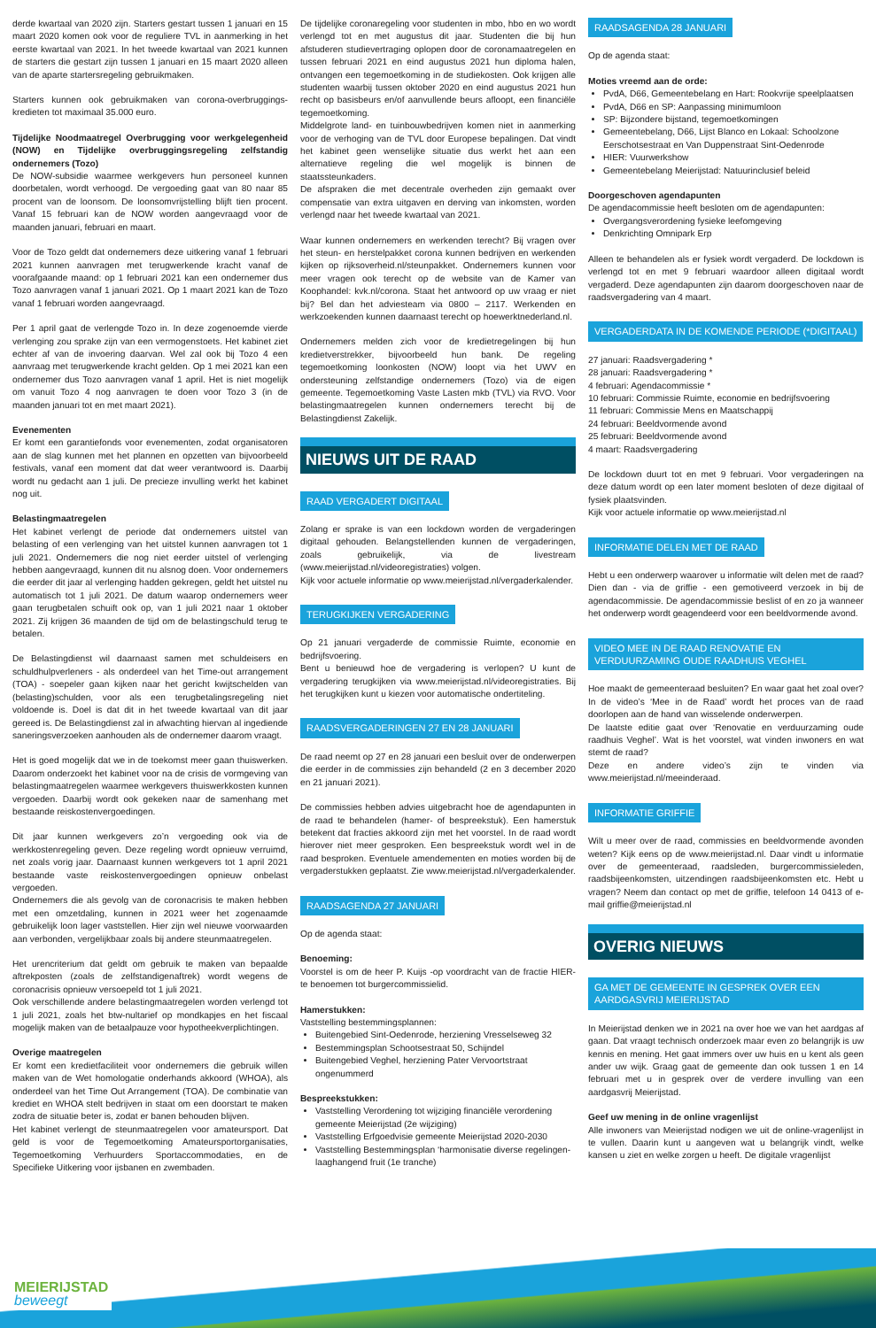derde kwartaal van 2020 zijn. Starters gestart tussen 1 januari en 15 maart 2020 komen ook voor de reguliere TVL in aanmerking in het eerste kwartaal van 2021. In het tweede kwartaal van 2021 kunnen de starters die gestart zijn tussen 1 januari en 15 maart 2020 alleen van de aparte startersregeling gebruikmaken.
Starters kunnen ook gebruikmaken van corona-overbruggings-kredieten tot maximaal 35.000 euro.
Tijdelijke Noodmaatregel Overbrugging voor werkgelegenheid (NOW) en Tijdelijke overbruggingsregeling zelfstandig ondernemers (Tozo)
De NOW-subsidie waarmee werkgevers hun personeel kunnen doorbetalen, wordt verhoogd. De vergoeding gaat van 80 naar 85 procent van de loonsom. De loonsomvrijstelling blijft tien procent. Vanaf 15 februari kan de NOW worden aangevraagd voor de maanden januari, februari en maart.
Voor de Tozo geldt dat ondernemers deze uitkering vanaf 1 februari 2021 kunnen aanvragen met terugwerkende kracht vanaf de voorafgaande maand: op 1 februari 2021 kan een ondernemer dus Tozo aanvragen vanaf 1 januari 2021. Op 1 maart 2021 kan de Tozo vanaf 1 februari worden aangevraagd.
Per 1 april gaat de verlengde Tozo in. In deze zogenoemde vierde verlenging zou sprake zijn van een vermogenstoets. Het kabinet ziet echter af van de invoering daarvan. Wel zal ook bij Tozo 4 een aanvraag met terugwerkende kracht gelden. Op 1 mei 2021 kan een ondernemer dus Tozo aanvragen vanaf 1 april. Het is niet mogelijk om vanuit Tozo 4 nog aanvragen te doen voor Tozo 3 (in de maanden januari tot en met maart 2021).
Evenementen
Er komt een garantiefonds voor evenementen, zodat organisatoren aan de slag kunnen met het plannen en opzetten van bijvoorbeeld festivals, vanaf een moment dat dat weer verantwoord is. Daarbij wordt nu gedacht aan 1 juli. De precieze invulling werkt het kabinet nog uit.
Belastingmaatregelen
Het kabinet verlengt de periode dat ondernemers uitstel van belasting of een verlenging van het uitstel kunnen aanvragen tot 1 juli 2021. Ondernemers die nog niet eerder uitstel of verlenging hebben aangevraagd, kunnen dit nu alsnog doen. Voor ondernemers die eerder dit jaar al verlenging hadden gekregen, geldt het uitstel nu automatisch tot 1 juli 2021. De datum waarop ondernemers weer gaan terugbetalen schuift ook op, van 1 juli 2021 naar 1 oktober 2021. Zij krijgen 36 maanden de tijd om de belastingschuld terug te betalen.
De Belastingdienst wil daarnaast samen met schuldeisers en schuldhulpverleners - als onderdeel van het Time-out arrangement (TOA) - soepeler gaan kijken naar het gericht kwijtschelden van (belasting)schulden, voor als een terugbetalingsregeling niet voldoende is. Doel is dat dit in het tweede kwartaal van dit jaar gereed is. De Belastingdienst zal in afwachting hiervan al ingediende saneringsverzoeken aanhouden als de ondernemer daarom vraagt.
Het is goed mogelijk dat we in de toekomst meer gaan thuiswerken. Daarom onderzoekt het kabinet voor na de crisis de vormgeving van belastingmaatregelen waarmee werkgevers thuiswerkkosten kunnen vergoeden. Daarbij wordt ook gekeken naar de samenhang met bestaande reiskostenvergoedingen.
Dit jaar kunnen werkgevers zo’n vergoeding ook via de werkkostenregeling geven. Deze regeling wordt opnieuw verruimd, net zoals vorig jaar. Daarnaast kunnen werkgevers tot 1 april 2021 bestaande vaste reiskostenvergoedingen opnieuw onbelast vergoeden.
Ondernemers die als gevolg van de coronacrisis te maken hebben met een omzetdaling, kunnen in 2021 weer het zogenaamde gebruikelijk loon lager vaststellen. Hier zijn wel nieuwe voorwaarden aan verbonden, vergelijkbaar zoals bij andere steunmaatregelen.
Het urencriterium dat geldt om gebruik te maken van bepaalde aftrekposten (zoals de zelfstandigenaftrek) wordt wegens de coronacrisis opnieuw versoepeld tot 1 juli 2021.
Ook verschillende andere belastingmaatregelen worden verlengd tot 1 juli 2021, zoals het btw-nultarief op mondkapjes en het fiscaal mogelijk maken van de betaalpauze voor hypotheekverplichtingen.
Overige maatregelen
Er komt een kredietfaciliteit voor ondernemers die gebruik willen maken van de Wet homologatie onderhands akkoord (WHOA), als onderdeel van het Time Out Arrangement (TOA). De combinatie van krediet en WHOA stelt bedrijven in staat om een doorstart te maken zodra de situatie beter is, zodat er banen behouden blijven.
Het kabinet verlengt de steunmaatregelen voor amateursport. Dat geld is voor de Tegemoetkoming Amateursportorganisaties, Tegemoetkoming Verhuurders Sportaccommodaties, en de Specifieke Uitkering voor ijsbanen en zwembaden.
De tijdelijke coronaregeling voor studenten in mbo, hbo en wo wordt verlengd tot en met augustus dit jaar. Studenten die bij hun afstuderen studievertraging oplopen door de coronamaatregelen en tussen februari 2021 en eind augustus 2021 hun diploma halen, ontvangen een tegemoetkoming in de studiekosten. Ook krijgen alle studenten waarbij tussen oktober 2020 en eind augustus 2021 hun recht op basisbeurs en/of aanvullende beurs afloopt, een financiële tegemoetkoming.
Middelgrote land- en tuinbouwbedrijven komen niet in aanmerking voor de verhoging van de TVL door Europese bepalingen. Dat vindt het kabinet geen wenselijke situatie dus werkt het aan een alternatieve regeling die wel mogelijk is binnen de staatssteunkaders.
De afspraken die met decentrale overheden zijn gemaakt over compensatie van extra uitgaven en derving van inkomsten, worden verlengd naar het tweede kwartaal van 2021.
Waar kunnen ondernemers en werkenden terecht? Bij vragen over het steun- en herstelpakket corona kunnen bedrijven en werkenden kijken op rijksoverheid.nl/steunpakket. Ondernemers kunnen voor meer vragen ook terecht op de website van de Kamer van Koophandel: kvk.nl/corona. Staat het antwoord op uw vraag er niet bij? Bel dan het adviesteam via 0800 – 2117. Werkenden en werkzoekenden kunnen daarnaast terecht op hoewerktnederland.nl.
Ondernemers melden zich voor de kredietregelingen bij hun kredietverstrekker, bijvoorbeeld hun bank. De regeling tegemoetkoming loonkosten (NOW) loopt via het UWV en ondersteuning zelfstandige ondernemers (Tozo) via de eigen gemeente. Tegemoetkoming Vaste Lasten mkb (TVL) via RVO. Voor belastingmaatregelen kunnen ondernemers terecht bij de Belastingdienst Zakelijk.
NIEUWS UIT DE RAAD
RAAD VERGADERT DIGITAAL
Zolang er sprake is van een lockdown worden de vergaderingen digitaal gehouden. Belangstellenden kunnen de vergaderingen, zoals gebruikelijk, via de livestream (www.meierijstad.nl/videoregistraties) volgen.
Kijk voor actuele informatie op www.meierijstad.nl/vergaderkalender.
TERUGKIJKEN VERGADERING
Op 21 januari vergaderde de commissie Ruimte, economie en bedrijfsvoering.
Bent u benieuwd hoe de vergadering is verlopen? U kunt de vergadering terugkijken via www.meierijstad.nl/videoregistraties. Bij het terugkijken kunt u kiezen voor automatische ondertiteling.
RAADSVERGADERINGEN 27 EN 28 JANUARI
De raad neemt op 27 en 28 januari een besluit over de onderwerpen die eerder in de commissies zijn behandeld (2 en 3 december 2020 en 21 januari 2021).
De commissies hebben advies uitgebracht hoe de agendapunten in de raad te behandelen (hamer- of bespreekstuk). Een hamerstuk betekent dat fracties akkoord zijn met het voorstel. In de raad wordt hierover niet meer gesproken. Een bespreekstuk wordt wel in de raad besproken. Eventuele amendementen en moties worden bij de vergaderstukken geplaatst. Zie www.meierijstad.nl/vergaderkalender.
RAADSAGENDA 27 JANUARI
Op de agenda staat:
Benoeming:
Voorstel is om de heer P. Kuijs -op voordracht van de fractie HIER- te benoemen tot burgercommissielid.
Hamerstukken:
Vaststelling bestemmingsplannen:
Buitengebied Sint-Oedenrode, herziening Vresselseweg 32
Bestemmingsplan Schootsestraat 50, Schijndel
Buitengebied Veghel, herziening Pater Vervoortstraat ongenummerd
Bespreekstukken:
Vaststelling Verordening tot wijziging financiële verordening gemeente Meierijstad (2e wijziging)
Vaststelling Erfgoedvisie gemeente Meierijstad 2020-2030
Vaststelling Bestemmingsplan ‘harmonisatie diverse regelingen- laaghangend fruit (1e tranche)
RAADSAGENDA 28 JANUARI
Op de agenda staat:
Moties vreemd aan de orde:
PvdA, D66, Gemeentebelang en Hart: Rookvrije speelplaatsen
PvdA, D66 en SP: Aanpassing minimumloon
SP: Bijzondere bijstand, tegemoetkomingen
Gemeentebelang, D66, Lijst Blanco en Lokaal: Schoolzone Eerschotsestraat en Van Duppenstraat Sint-Oedenrode
HIER: Vuurwerkshow
Gemeentebelang Meierijstad: Natuurinclusief beleid
Doorgeschoven agendapunten
De agendacommissie heeft besloten om de agendapunten:
Overgangsverordening fysieke leefomgeving
Denkrichting Omnipark Erp
Alleen te behandelen als er fysiek wordt vergaderd. De lockdown is verlengd tot en met 9 februari waardoor alleen digitaal wordt vergaderd. Deze agendapunten zijn daarom doorgeschoven naar de raadsvergadering van 4 maart.
VERGADERDATA IN DE KOMENDE PERIODE (*DIGITAAL)
27 januari: Raadsvergadering *
28 januari: Raadsvergadering *
4 februari: Agendacommissie *
10 februari: Commissie Ruimte, economie en bedrijfsvoering
11 februari: Commissie Mens en Maatschappij
24 februari: Beeldvormende avond
25 februari: Beeldvormende avond
4 maart: Raadsvergadering
De lockdown duurt tot en met 9 februari. Voor vergaderingen na deze datum wordt op een later moment besloten of deze digitaal of fysiek plaatsvinden.
Kijk voor actuele informatie op www.meierijstad.nl
INFORMATIE DELEN MET DE RAAD
Hebt u een onderwerp waarover u informatie wilt delen met de raad? Dien dan - via de griffie - een gemotiveerd verzoek in bij de agendacommissie. De agendacommissie beslist of en zo ja wanneer het onderwerp wordt geagendeerd voor een beeldvormende avond.
VIDEO MEE IN DE RAAD RENOVATIE EN VERDUURZAMING OUDE RAADHUIS VEGHEL
Hoe maakt de gemeenteraad besluiten? En waar gaat het zoal over? In de video’s ‘Mee in de Raad’ wordt het proces van de raad doorlopen aan de hand van wisselende onderwerpen.
De laatste editie gaat over ‘Renovatie en verduurzaming oude raadhuis Veghel’. Wat is het voorstel, wat vinden inwoners en wat stemt de raad?
Deze en andere video’s zijn te vinden via www.meierijstad.nl/meeinderaad.
INFORMATIE GRIFFIE
Wilt u meer over de raad, commissies en beeldvormende avonden weten? Kijk eens op de www.meierijstad.nl. Daar vindt u informatie over de gemeenteraad, raadsleden, burgercommissieleden, raadsbijeenkomsten, uitzendingen raadsbijeenkomsten etc. Hebt u vragen? Neem dan contact op met de griffie, telefoon 14 0413 of e-mail griffie@meierijstad.nl
OVERIG NIEUWS
GA MET DE GEMEENTE IN GESPREK OVER EEN AARDGASVRIJ MEIERIJSTAD
In Meierijstad denken we in 2021 na over hoe we van het aardgas af gaan. Dat vraagt technisch onderzoek maar even zo belangrijk is uw kennis en mening. Het gaat immers over uw huis en u kent als geen ander uw wijk. Graag gaat de gemeente dan ook tussen 1 en 14 februari met u in gesprek over de verdere invulling van een aardgasvrij Meierijstad.
Geef uw mening in de online vragenlijst
Alle inwoners van Meierijstad nodigen we uit de online-vragenlijst in te vullen. Daarin kunt u aangeven wat u belangrijk vindt, welke kansen u ziet en welke zorgen u heeft. De digitale vragenlijst
MEIERIJSTAD
beweegt